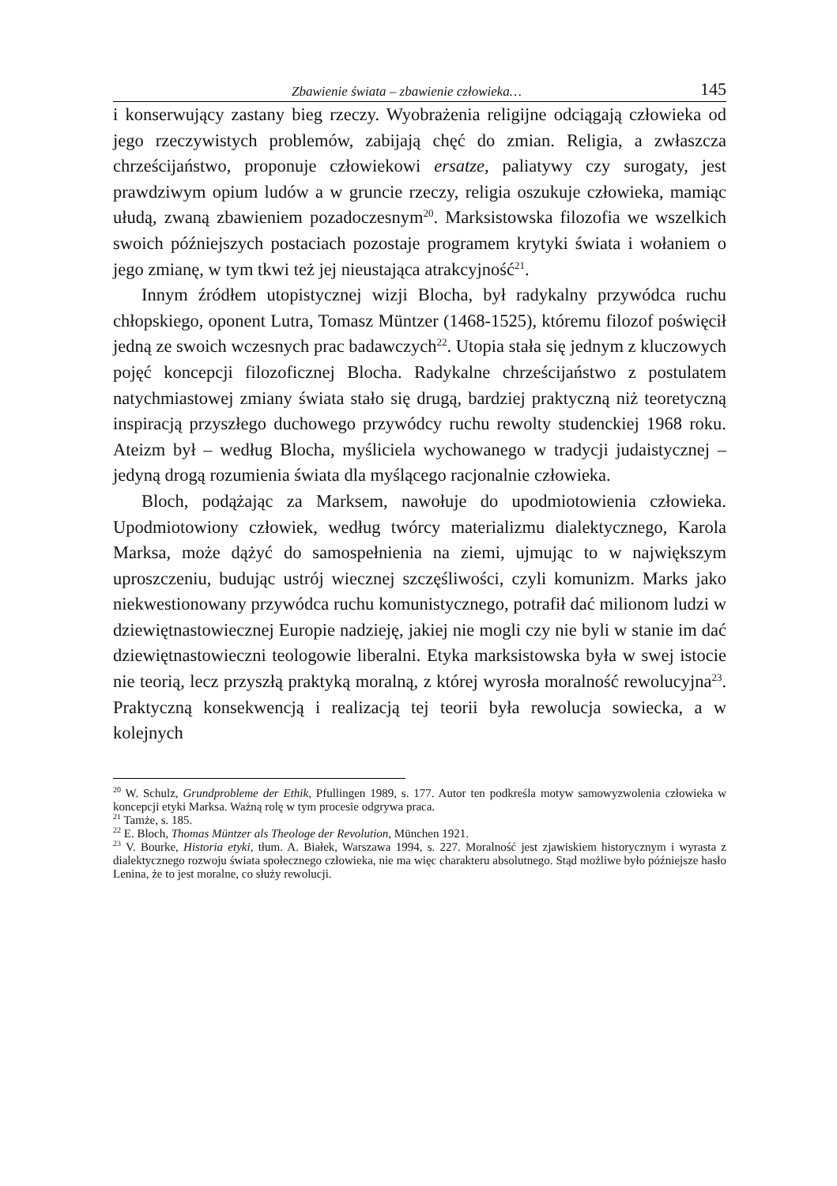Zbawienie świata – zbawienie człowieka… 145
i konserwujący zastany bieg rzeczy. Wyobrażenia religijne odciągają człowieka od jego rzeczywistych problemów, zabijają chęć do zmian. Religia, a zwłaszcza chrześcijaństwo, proponuje człowiekowi ersatze, paliatywy czy surogaty, jest prawdziwym opium ludów a w gruncie rzeczy, religia oszukuje człowieka, mamiąc ułudą, zwaną zbawieniem pozadoczesnym<sup>20</sup>. Marksistowska filozofia we wszelkich swoich późniejszych postaciach pozostaje programem krytyki świata i wołaniem o jego zmianę, w tym tkwi też jej nieustająca atrakcyjność<sup>21</sup>.
Innym źródłem utopistycznej wizji Blocha, był radykalny przywódca ruchu chłopskiego, oponent Lutra, Tomasz Müntzer (1468-1525), któremu filozof poświęcił jedną ze swoich wczesnych prac badawczych<sup>22</sup>. Utopia stała się jednym z kluczowych pojęć koncepcji filozoficznej Blocha. Radykalne chrześcijaństwo z postulatem natychmiastowej zmiany świata stało się drugą, bardziej praktyczną niż teoretyczną inspiracją przyszłego duchowego przywódcy ruchu rewolty studenckiej 1968 roku. Ateizm był – według Blocha, myśliciela wychowanego w tradycji judaistycznej – jedyną drogą rozumienia świata dla myślącego racjonalnie człowieka.
Bloch, podążając za Marksem, nawołuje do upodmiotowienia człowieka. Upodmiotowiony człowiek, według twórcy materializmu dialektycznego, Karola Marksa, może dążyć do samospełnienia na ziemi, ujmując to w największym uproszczeniu, budując ustrój wiecznej szczęśliwości, czyli komunizm. Marks jako niekwestionowany przywódca ruchu komunistycznego, potrafił dać milionom ludzi w dziewiętnastowiecznej Europie nadzieję, jakiej nie mogli czy nie byli w stanie im dać dziewiętnastowieczni teologowie liberalni. Etyka marksistowska była w swej istocie nie teorią, lecz przyszłą praktyką moralną, z której wyrosła moralność rewolucyjna<sup>23</sup>. Praktyczną konsekwencją i realizacją tej teorii była rewolucja sowiecka, a w kolejnych
<sup>20</sup> W. Schulz, Grundprobleme der Ethik, Pfullingen 1989, s. 177. Autor ten podkreśla motyw samowyzwolenia człowieka w koncepcji etyki Marksa. Ważną rolę w tym procesie odgrywa praca.
<sup>21</sup> Tamże, s. 185.
<sup>22</sup> E. Bloch, Thomas Müntzer als Theologe der Revolution, München 1921.
<sup>23</sup> V. Bourke, Historia etyki, tłum. A. Białek, Warszawa 1994, s. 227. Moralność jest zjawiskiem historycznym i wyrasta z dialektycznego rozwoju świata społecznego człowieka, nie ma więc charakteru absolutnego. Stąd możliwe było późniejsze hasło Lenina, że to jest moralne, co służy rewolucji.